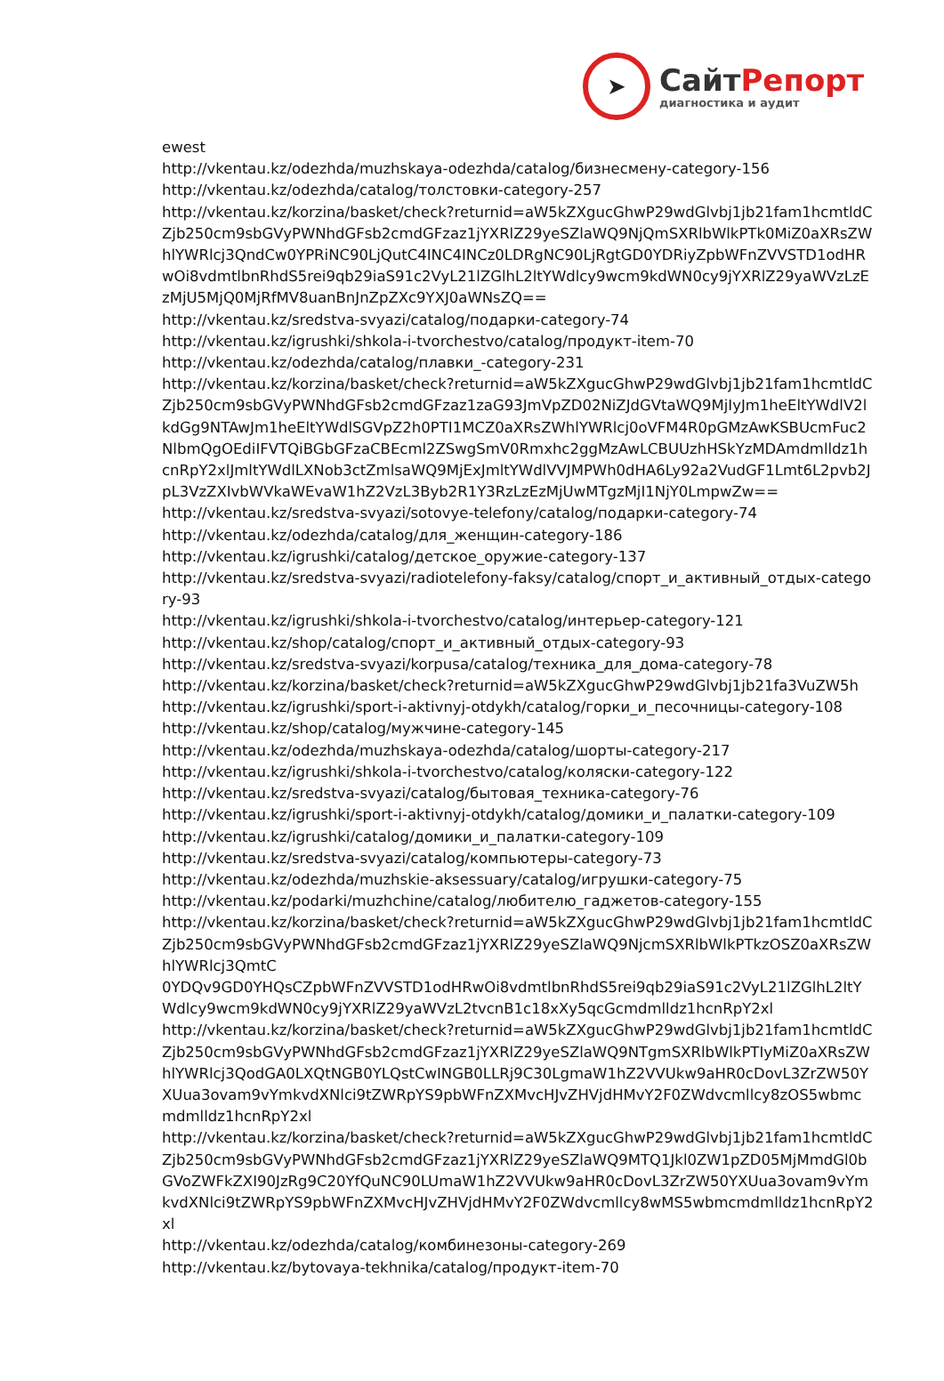➤
СайтРепорт
диагностика и аудит
ewest
http://vkentau.kz/odezhda/muzhskaya-odezhda/catalog/бизнесмену-category-156
http://vkentau.kz/odezhda/catalog/толстовки-category-257
http://vkentau.kz/korzina/basket/check?returnid=aW5kZXgucGhwP29wdGlvbj1jb21fam1hcmtldCZjb250cm9sbGVyPWNhdGFsb2cmdGFzaz1jYXRlZ29yeSZlaWQ9NjQmSXRlbWlkPTk0MiZ0aXRsZWhlYWRlcj3QndCw0YPRiNC90LjQutC4INC4INCz0LDRgNC90LjRgtGD0YDRiyZpbWFnZVVSTD1odHRwOi8vdmtlbnRhdS5rei9qb29iaS91c2VyL21lZGlhL2ltYWdlcy9wcm9kdWN0cy9jYXRlZ29yaWVzLzEzMjU5MjQ0MjRfMV8uanBnJnZpZXc9YXJ0aWNsZQ==
http://vkentau.kz/sredstva-svyazi/catalog/подарки-category-74
http://vkentau.kz/igrushki/shkola-i-tvorchestvo/catalog/продукт-item-70
http://vkentau.kz/odezhda/catalog/плавки_-category-231
http://vkentau.kz/korzina/basket/check?returnid=aW5kZXgucGhwP29wdGlvbj1jb21fam1hcmtldCZjb250cm9sbGVyPWNhdGFsb2cmdGFzaz1zaG93JmVpZD02NiZJdGVtaWQ9MjIyJm1heEltYWdlV2lkdGg9NTAwJm1heEltYWdlSGVpZ2h0PTI1MCZ0aXRsZWhlYWRlcj0oVFM4R0pGMzAwKSBUcmFuc2NlbmQgOEdiIFVTQiBGbGFzaCBEcml2ZSwgSmV0Rmxhc2ggMzAwLCBUUzhHSkYzMDAmdmlldz1hcnRpY2xlJmltYWdlLXNob3ctZmlsaWQ9MjExJmltYWdlVVJMPWh0dHA6Ly92a2VudGF1Lmt6L2pvb2JpL3VzZXIvbWVkaWEvaW1hZ2VzL3Byb2R1Y3RzLzEzMjUwMTgzMjI1NjY0LmpwZw==
http://vkentau.kz/sredstva-svyazi/sotovye-telefony/catalog/подарки-category-74
http://vkentau.kz/odezhda/catalog/для_женщин-category-186
http://vkentau.kz/igrushki/catalog/детское_оружие-category-137
http://vkentau.kz/sredstva-svyazi/radiotelefony-faksy/catalog/спорт_и_активный_отдых-category-93
http://vkentau.kz/igrushki/shkola-i-tvorchestvo/catalog/интерьер-category-121
http://vkentau.kz/shop/catalog/спорт_и_активный_отдых-category-93
http://vkentau.kz/sredstva-svyazi/korpusa/catalog/техника_для_дома-category-78
http://vkentau.kz/korzina/basket/check?returnid=aW5kZXgucGhwP29wdGlvbj1jb21fa3VuZW5h
http://vkentau.kz/igrushki/sport-i-aktivnyj-otdykh/catalog/горки_и_песочницы-category-108
http://vkentau.kz/shop/catalog/мужчине-category-145
http://vkentau.kz/odezhda/muzhskaya-odezhda/catalog/шорты-category-217
http://vkentau.kz/igrushki/shkola-i-tvorchestvo/catalog/коляски-category-122
http://vkentau.kz/sredstva-svyazi/catalog/бытовая_техника-category-76
http://vkentau.kz/igrushki/sport-i-aktivnyj-otdykh/catalog/домики_и_палатки-category-109
http://vkentau.kz/igrushki/catalog/домики_и_палатки-category-109
http://vkentau.kz/sredstva-svyazi/catalog/компьютеры-category-73
http://vkentau.kz/odezhda/muzhskie-aksessuary/catalog/игрушки-category-75
http://vkentau.kz/podarki/muzhchine/catalog/любителю_гаджетов-category-155
http://vkentau.kz/korzina/basket/check?returnid=aW5kZXgucGhwP29wdGlvbj1jb21fam1hcmtldCZjb250cm9sbGVyPWNhdGFsb2cmdGFzaz1jYXRlZ29yeSZlaWQ9NjcmSXRlbWlkPTkzOSZ0aXRsZWhlYWRlcj3QmtC
0YDQv9GD0YHQsCZpbWFnZVVSTD1odHRwOi8vdmtlbnRhdS5rei9qb29iaS91c2VyL21lZGlhL2ltYWdlcy9wcm9kdWN0cy9jYXRlZ29yaWVzL2tvcnB1c18xXy5qcGcmdmlldz1hcnRpY2xl
http://vkentau.kz/korzina/basket/check?returnid=aW5kZXgucGhwP29wdGlvbj1jb21fam1hcmtldCZjb250cm9sbGVyPWNhdGFsb2cmdGFzaz1jYXRlZ29yeSZlaWQ9NTgmSXRlbWlkPTIyMiZ0aXRsZWhlYWRlcj3QodGA0LXQtNGB0YLQstCwINGB0LLRj9C30LgmaW1hZ2VVUkw9aHR0cDovL3ZrZW50YXUua3ovam9vYmkvdXNlci9tZWRpYS9pbWFnZXMvcHJvZHVjdHMvY2F0ZWdvcmllcy8zOS5wbmcmdmlldz1hcnRpY2xl
http://vkentau.kz/korzina/basket/check?returnid=aW5kZXgucGhwP29wdGlvbj1jb21fam1hcmtldCZjb250cm9sbGVyPWNhdGFsb2cmdGFzaz1jYXRlZ29yeSZlaWQ9MTQ1Jkl0ZW1pZD05MjMmdGl0bGVoZWFkZXI90JzRg9C20YfQuNC90LUmaW1hZ2VVUkw9aHR0cDovL3ZrZW50YXUua3ovam9vYmkvdXNlci9tZWRpYS9pbWFnZXMvcHJvZHVjdHMvY2F0ZWdvcmllcy8wMS5wbmcmdmlldz1hcnRpY2xl
http://vkentau.kz/odezhda/catalog/комбинезоны-category-269
http://vkentau.kz/bytovaya-tekhnika/catalog/продукт-item-70